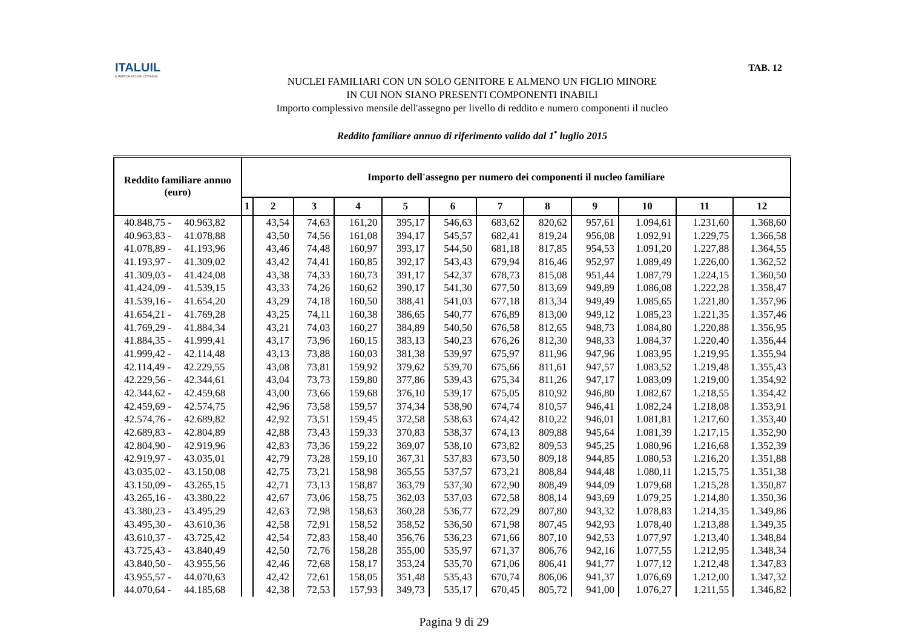ITALUIL
IL PATRONATO DEI CITTADINI
TAB. 12
NUCLEI FAMILIARI CON UN SOLO GENITORE E ALMENO UN FIGLIO MINORE
IN CUI NON SIANO PRESENTI COMPONENTI INABILI
Importo complessivo mensile dell'assegno per livello di reddito e numero componenti il nucleo
Reddito familiare annuo di riferimento valido dal 1<sup>•</sup> luglio 2015
| Reddito familiare annuo (euro) | Importo dell'assegno per numero dei componenti il nucleo familiare | | | | | | | | | | | |
| --- | --- | --- | --- | --- | --- | --- | --- | --- | --- | --- | --- | --- |
| | 1 | 2 | 3 | 4 | 5 | 6 | 7 | 8 | 9 | 10 | 11 | 12 |
| 40.848,75 - 40.963,82 | | 43,54 | 74,63 | 161,20 | 395,17 | 546,63 | 683,62 | 820,62 | 957,61 | 1.094,61 | 1.231,60 | 1.368,60 |
| 40.963,83 - 41.078,88 | | 43,50 | 74,56 | 161,08 | 394,17 | 545,57 | 682,41 | 819,24 | 956,08 | 1.092,91 | 1.229,75 | 1.366,58 |
| 41.078,89 - 41.193,96 | | 43,46 | 74,48 | 160,97 | 393,17 | 544,50 | 681,18 | 817,85 | 954,53 | 1.091,20 | 1.227,88 | 1.364,55 |
| 41.193,97 - 41.309,02 | | 43,42 | 74,41 | 160,85 | 392,17 | 543,43 | 679,94 | 816,46 | 952,97 | 1.089,49 | 1.226,00 | 1.362,52 |
| 41.309,03 - 41.424,08 | | 43,38 | 74,33 | 160,73 | 391,17 | 542,37 | 678,73 | 815,08 | 951,44 | 1.087,79 | 1.224,15 | 1.360,50 |
| 41.424,09 - 41.539,15 | | 43,33 | 74,26 | 160,62 | 390,17 | 541,30 | 677,50 | 813,69 | 949,89 | 1.086,08 | 1.222,28 | 1.358,47 |
| 41.539,16 - 41.654,20 | | 43,29 | 74,18 | 160,50 | 388,41 | 541,03 | 677,18 | 813,34 | 949,49 | 1.085,65 | 1.221,80 | 1.357,96 |
| 41.654,21 - 41.769,28 | | 43,25 | 74,11 | 160,38 | 386,65 | 540,77 | 676,89 | 813,00 | 949,12 | 1.085,23 | 1.221,35 | 1.357,46 |
| 41.769,29 - 41.884,34 | | 43,21 | 74,03 | 160,27 | 384,89 | 540,50 | 676,58 | 812,65 | 948,73 | 1.084,80 | 1.220,88 | 1.356,95 |
| 41.884,35 - 41.999,41 | | 43,17 | 73,96 | 160,15 | 383,13 | 540,23 | 676,26 | 812,30 | 948,33 | 1.084,37 | 1.220,40 | 1.356,44 |
| 41.999,42 - 42.114,48 | | 43,13 | 73,88 | 160,03 | 381,38 | 539,97 | 675,97 | 811,96 | 947,96 | 1.083,95 | 1.219,95 | 1.355,94 |
| 42.114,49 - 42.229,55 | | 43,08 | 73,81 | 159,92 | 379,62 | 539,70 | 675,66 | 811,61 | 947,57 | 1.083,52 | 1.219,48 | 1.355,43 |
| 42.229,56 - 42.344,61 | | 43,04 | 73,73 | 159,80 | 377,86 | 539,43 | 675,34 | 811,26 | 947,17 | 1.083,09 | 1.219,00 | 1.354,92 |
| 42.344,62 - 42.459,68 | | 43,00 | 73,66 | 159,68 | 376,10 | 539,17 | 675,05 | 810,92 | 946,80 | 1.082,67 | 1.218,55 | 1.354,42 |
| 42.459,69 - 42.574,75 | | 42,96 | 73,58 | 159,57 | 374,34 | 538,90 | 674,74 | 810,57 | 946,41 | 1.082,24 | 1.218,08 | 1.353,91 |
| 42.574,76 - 42.689,82 | | 42,92 | 73,51 | 159,45 | 372,58 | 538,63 | 674,42 | 810,22 | 946,01 | 1.081,81 | 1.217,60 | 1.353,40 |
| 42.689,83 - 42.804,89 | | 42,88 | 73,43 | 159,33 | 370,83 | 538,37 | 674,13 | 809,88 | 945,64 | 1.081,39 | 1.217,15 | 1.352,90 |
| 42.804,90 - 42.919,96 | | 42,83 | 73,36 | 159,22 | 369,07 | 538,10 | 673,82 | 809,53 | 945,25 | 1.080,96 | 1.216,68 | 1.352,39 |
| 42.919,97 - 43.035,01 | | 42,79 | 73,28 | 159,10 | 367,31 | 537,83 | 673,50 | 809,18 | 944,85 | 1.080,53 | 1.216,20 | 1.351,88 |
| 43.035,02 - 43.150,08 | | 42,75 | 73,21 | 158,98 | 365,55 | 537,57 | 673,21 | 808,84 | 944,48 | 1.080,11 | 1.215,75 | 1.351,38 |
| 43.150,09 - 43.265,15 | | 42,71 | 73,13 | 158,87 | 363,79 | 537,30 | 672,90 | 808,49 | 944,09 | 1.079,68 | 1.215,28 | 1.350,87 |
| 43.265,16 - 43.380,22 | | 42,67 | 73,06 | 158,75 | 362,03 | 537,03 | 672,58 | 808,14 | 943,69 | 1.079,25 | 1.214,80 | 1.350,36 |
| 43.380,23 - 43.495,29 | | 42,63 | 72,98 | 158,63 | 360,28 | 536,77 | 672,29 | 807,80 | 943,32 | 1.078,83 | 1.214,35 | 1.349,86 |
| 43.495,30 - 43.610,36 | | 42,58 | 72,91 | 158,52 | 358,52 | 536,50 | 671,98 | 807,45 | 942,93 | 1.078,40 | 1.213,88 | 1.349,35 |
| 43.610,37 - 43.725,42 | | 42,54 | 72,83 | 158,40 | 356,76 | 536,23 | 671,66 | 807,10 | 942,53 | 1.077,97 | 1.213,40 | 1.348,84 |
| 43.725,43 - 43.840,49 | | 42,50 | 72,76 | 158,28 | 355,00 | 535,97 | 671,37 | 806,76 | 942,16 | 1.077,55 | 1.212,95 | 1.348,34 |
| 43.840,50 - 43.955,56 | | 42,46 | 72,68 | 158,17 | 353,24 | 535,70 | 671,06 | 806,41 | 941,77 | 1.077,12 | 1.212,48 | 1.347,83 |
| 43.955,57 - 44.070,63 | | 42,42 | 72,61 | 158,05 | 351,48 | 535,43 | 670,74 | 806,06 | 941,37 | 1.076,69 | 1.212,00 | 1.347,32 |
| 44.070,64 - 44.185,68 | | 42,38 | 72,53 | 157,93 | 349,73 | 535,17 | 670,45 | 805,72 | 941,00 | 1.076,27 | 1.211,55 | 1.346,82 |
Pagina 9 di 29